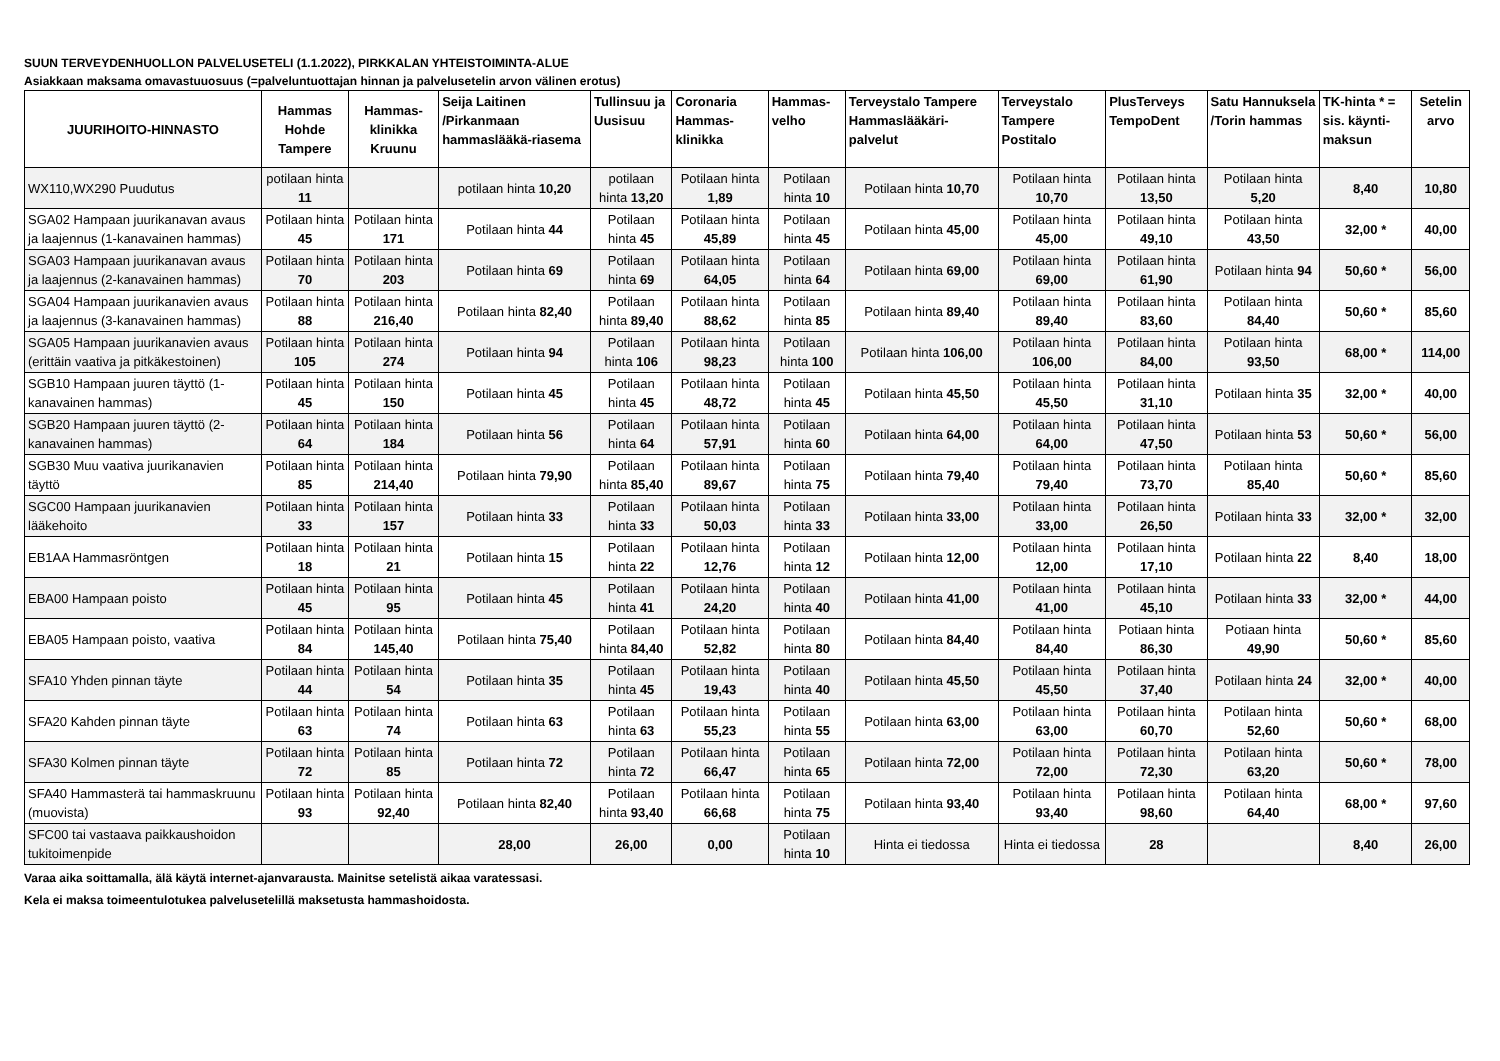SUUN TERVEYDENHUOLLON PALVELUSETELI (1.1.2022), PIRKKALAN YHTEISTOIMINTA-ALUE
Asiakkaan maksama omavastuuosuus (=palveluntuottajan hinnan ja palvelusetelin arvon välinen erotus)
| JUURIHOITO-HINNASTO | Hammas Hohde Tampere | Hammas-klinikka Kruunu | Seija Laitinen /Pirkanmaan hammaslääkä-riasema | Tullinsuu ja Uusisuu | Coronaria Hammas-klinikka | Hammas-velho | Terveystalo Tampere Hammaslääkäri-palvelut | Terveystalo Tampere Postitalo | PlusTerveys TempoDent | Satu Hannuksela /Torin hammas | TK-hinta * = sis. käynti-maksun | Setelin arvo |
| --- | --- | --- | --- | --- | --- | --- | --- | --- | --- | --- | --- | --- |
| WX110,WX290 Puudutus | potilaan hinta 11 | | potilaan hinta 10,20 | potilaan hinta 13,20 | Potilaan hinta 1,89 | Potilaan hinta 10 | Potilaan hinta 10,70 | Potilaan hinta 10,70 | Potilaan hinta 13,50 | Potilaan hinta 5,20 | 8,40 | 10,80 |
| SGA02 Hampaan juurikanavan avaus ja laajennus (1-kanavainen hammas) | Potilaan hinta 45 | Potilaan hinta 171 | Potilaan hinta 44 | Potilaan hinta 45 | Potilaan hinta 45,89 | Potilaan hinta 45 | Potilaan hinta 45,00 | Potilaan hinta 45,00 | Potilaan hinta 49,10 | Potilaan hinta 43,50 | 32,00 * | 40,00 |
| SGA03 Hampaan juurikanavan avaus ja laajennus (2-kanavainen hammas) | Potilaan hinta 70 | Potilaan hinta 203 | Potilaan hinta 69 | Potilaan hinta 69 | Potilaan hinta 64,05 | Potilaan hinta 64 | Potilaan hinta 69,00 | Potilaan hinta 69,00 | Potilaan hinta 61,90 | Potilaan hinta 94 | 50,60 * | 56,00 |
| SGA04 Hampaan juurikanavien avaus ja laajennus (3-kanavainen hammas) | Potilaan hinta 88 | Potilaan hinta 216,40 | Potilaan hinta 82,40 | Potilaan hinta 89,40 | Potilaan hinta 88,62 | Potilaan hinta 85 | Potilaan hinta 89,40 | Potilaan hinta 89,40 | Potilaan hinta 83,60 | Potilaan hinta 84,40 | 50,60 * | 85,60 |
| SGA05 Hampaan juurikanavien avaus (erittäin vaativa ja pitkäkestoinen) | Potilaan hinta 105 | Potilaan hinta 274 | Potilaan hinta 94 | Potilaan hinta 106 | Potilaan hinta 98,23 | Potilaan hinta 100 | Potilaan hinta 106,00 | Potilaan hinta 106,00 | Potilaan hinta 84,00 | Potilaan hinta 93,50 | 68,00 * | 114,00 |
| SGB10 Hampaan juuren täyttö (1-kanavainen hammas) | Potilaan hinta 45 | Potilaan hinta 150 | Potilaan hinta 45 | Potilaan hinta 45 | Potilaan hinta 48,72 | Potilaan hinta 45 | Potilaan hinta 45,50 | Potilaan hinta 45,50 | Potilaan hinta 31,10 | Potilaan hinta 35 | 32,00 * | 40,00 |
| SGB20 Hampaan juuren täyttö (2-kanavainen hammas) | Potilaan hinta 64 | Potilaan hinta 184 | Potilaan hinta 56 | Potilaan hinta 64 | Potilaan hinta 57,91 | Potilaan hinta 60 | Potilaan hinta 64,00 | Potilaan hinta 64,00 | Potilaan hinta 47,50 | Potilaan hinta 53 | 50,60 * | 56,00 |
| SGB30 Muu vaativa juurikanavien täyttö | Potilaan hinta 85 | Potilaan hinta 214,40 | Potilaan hinta 79,90 | Potilaan hinta 85,40 | Potilaan hinta 89,67 | Potilaan hinta 75 | Potilaan hinta 79,40 | Potilaan hinta 79,40 | Potilaan hinta 73,70 | Potilaan hinta 85,40 | 50,60 * | 85,60 |
| SGC00 Hampaan juurikanavien lääkehoito | Potilaan hinta 33 | Potilaan hinta 157 | Potilaan hinta 33 | Potilaan hinta 33 | Potilaan hinta 50,03 | Potilaan hinta 33 | Potilaan hinta 33,00 | Potilaan hinta 33,00 | Potilaan hinta 26,50 | Potilaan hinta 33 | 32,00 * | 32,00 |
| EB1AA Hammasröntgen | Potilaan hinta 18 | Potilaan hinta 21 | Potilaan hinta 15 | Potilaan hinta 22 | Potilaan hinta 12,76 | Potilaan hinta 12 | Potilaan hinta 12,00 | Potilaan hinta 12,00 | Potilaan hinta 17,10 | Potilaan hinta 22 | 8,40 | 18,00 |
| EBA00 Hampaan poisto | Potilaan hinta 45 | Potilaan hinta 95 | Potilaan hinta 45 | Potilaan hinta 41 | Potilaan hinta 24,20 | Potilaan hinta 40 | Potilaan hinta 41,00 | Potilaan hinta 41,00 | Potilaan hinta 45,10 | Potilaan hinta 33 | 32,00 * | 44,00 |
| EBA05 Hampaan poisto, vaativa | Potilaan hinta 84 | Potilaan hinta 145,40 | Potilaan hinta 75,40 | Potilaan hinta 84,40 | Potilaan hinta 52,82 | Potilaan hinta 80 | Potilaan hinta 84,40 | Potilaan hinta 84,40 | Potiaan hinta 86,30 | Potiaan hinta 49,90 | 50,60 * | 85,60 |
| SFA10 Yhden pinnan täyte | Potilaan hinta 44 | Potilaan hinta 54 | Potilaan hinta 35 | Potilaan hinta 45 | Potilaan hinta 19,43 | Potilaan hinta 40 | Potilaan hinta 45,50 | Potilaan hinta 45,50 | Potilaan hinta 37,40 | Potilaan hinta 24 | 32,00 * | 40,00 |
| SFA20 Kahden pinnan täyte | Potilaan hinta 63 | Potilaan hinta 74 | Potilaan hinta 63 | Potilaan hinta 63 | Potilaan hinta 55,23 | Potilaan hinta 55 | Potilaan hinta 63,00 | Potilaan hinta 63,00 | Potilaan hinta 60,70 | Potilaan hinta 52,60 | 50,60 * | 68,00 |
| SFA30 Kolmen pinnan täyte | Potilaan hinta 72 | Potilaan hinta 85 | Potilaan hinta 72 | Potilaan hinta 72 | Potilaan hinta 66,47 | Potilaan hinta 65 | Potilaan hinta 72,00 | Potilaan hinta 72,00 | Potilaan hinta 72,30 | Potilaan hinta 63,20 | 50,60 * | 78,00 |
| SFA40 Hammasterä tai hammaskruunu (muovista) | Potilaan hinta 93 | Potilaan hinta 92,40 | Potilaan hinta 82,40 | Potilaan hinta 93,40 | Potilaan hinta 66,68 | Potilaan hinta 75 | Potilaan hinta 93,40 | Potilaan hinta 93,40 | Potilaan hinta 98,60 | Potilaan hinta 64,40 | 68,00 * | 97,60 |
| SFC00 tai vastaava paikkaushoidon tukitoimenpide | | | 28,00 | 26,00 | 0,00 | Potilaan hinta 10 | Hinta ei tiedossa | Hinta ei tiedossa | 28 | | 8,40 | 26,00 |
Varaa aika soittamalla, älä käytä internet-ajanvarausta. Mainitse setelistä aikaa varatessasi.
Kela ei maksa toimeentulotukea palvelusetelillä maksetusta hammashoidosta.